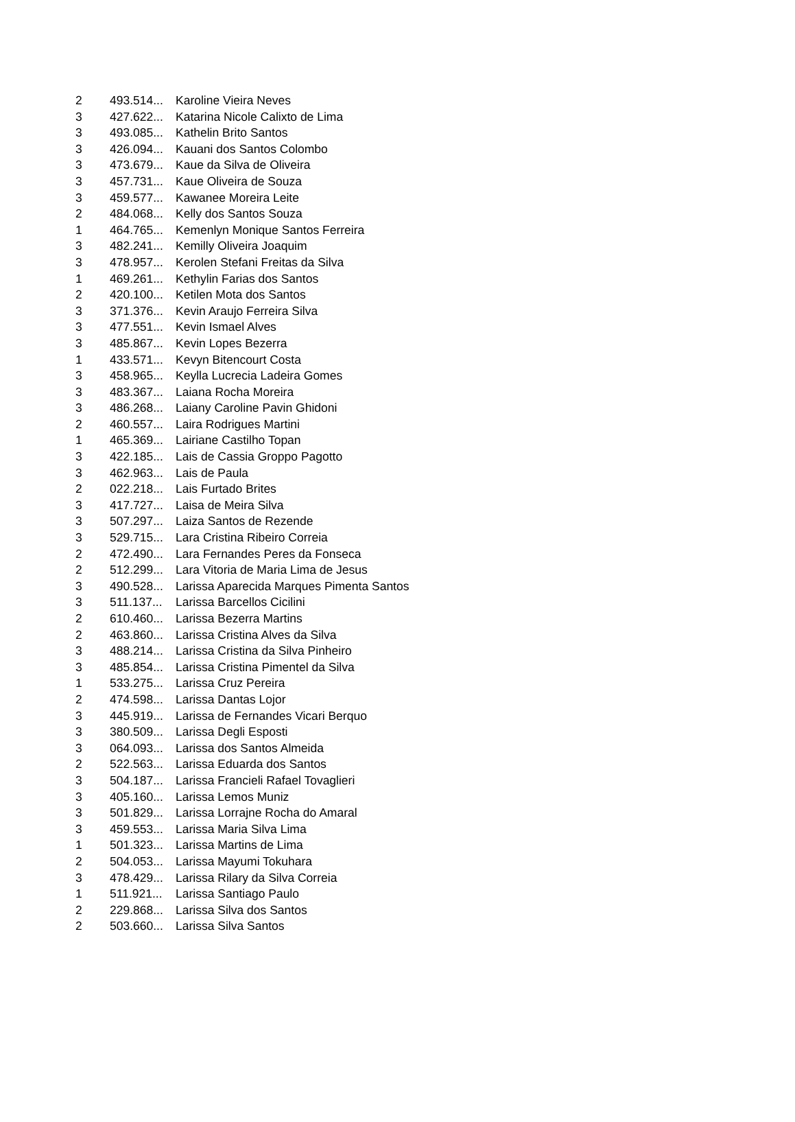| 2 | 493.514... | Karoline Vieira Neves |
| 3 | 427.622... | Katarina Nicole Calixto de Lima |
| 3 | 493.085... | Kathelin Brito Santos |
| 3 | 426.094... | Kauani dos Santos Colombo |
| 3 | 473.679... | Kaue da Silva de Oliveira |
| 3 | 457.731... | Kaue Oliveira de Souza |
| 3 | 459.577... | Kawanee Moreira Leite |
| 2 | 484.068... | Kelly dos Santos Souza |
| 1 | 464.765... | Kemenlyn Monique Santos Ferreira |
| 3 | 482.241... | Kemilly Oliveira Joaquim |
| 3 | 478.957... | Kerolen Stefani Freitas da Silva |
| 1 | 469.261... | Kethylin Farias dos Santos |
| 2 | 420.100... | Ketilen Mota dos Santos |
| 3 | 371.376... | Kevin Araujo Ferreira Silva |
| 3 | 477.551... | Kevin Ismael Alves |
| 3 | 485.867... | Kevin Lopes Bezerra |
| 1 | 433.571... | Kevyn Bitencourt Costa |
| 3 | 458.965... | Keylla Lucrecia Ladeira Gomes |
| 3 | 483.367... | Laiana Rocha Moreira |
| 3 | 486.268... | Laiany Caroline Pavin Ghidoni |
| 2 | 460.557... | Laira Rodrigues Martini |
| 1 | 465.369... | Lairiane Castilho Topan |
| 3 | 422.185... | Lais de Cassia Groppo Pagotto |
| 3 | 462.963... | Lais de Paula |
| 2 | 022.218... | Lais Furtado Brites |
| 3 | 417.727... | Laisa de Meira Silva |
| 3 | 507.297... | Laiza Santos de Rezende |
| 3 | 529.715... | Lara Cristina Ribeiro Correia |
| 2 | 472.490... | Lara Fernandes Peres da Fonseca |
| 2 | 512.299... | Lara Vitoria de Maria Lima de Jesus |
| 3 | 490.528... | Larissa Aparecida Marques Pimenta Santos |
| 3 | 511.137... | Larissa Barcellos Cicilini |
| 2 | 610.460... | Larissa Bezerra Martins |
| 2 | 463.860... | Larissa Cristina Alves da Silva |
| 3 | 488.214... | Larissa Cristina da Silva Pinheiro |
| 3 | 485.854... | Larissa Cristina Pimentel da Silva |
| 1 | 533.275... | Larissa Cruz Pereira |
| 2 | 474.598... | Larissa Dantas Lojor |
| 3 | 445.919... | Larissa de Fernandes Vicari Berquo |
| 3 | 380.509... | Larissa Degli Esposti |
| 3 | 064.093... | Larissa dos Santos Almeida |
| 2 | 522.563... | Larissa Eduarda dos Santos |
| 3 | 504.187... | Larissa Francieli Rafael Tovaglieri |
| 3 | 405.160... | Larissa Lemos Muniz |
| 3 | 501.829... | Larissa Lorrajne Rocha do Amaral |
| 3 | 459.553... | Larissa Maria Silva Lima |
| 1 | 501.323... | Larissa Martins de Lima |
| 2 | 504.053... | Larissa Mayumi Tokuhara |
| 3 | 478.429... | Larissa Rilary da Silva Correia |
| 1 | 511.921... | Larissa Santiago Paulo |
| 2 | 229.868... | Larissa Silva dos Santos |
| 2 | 503.660... | Larissa Silva Santos |